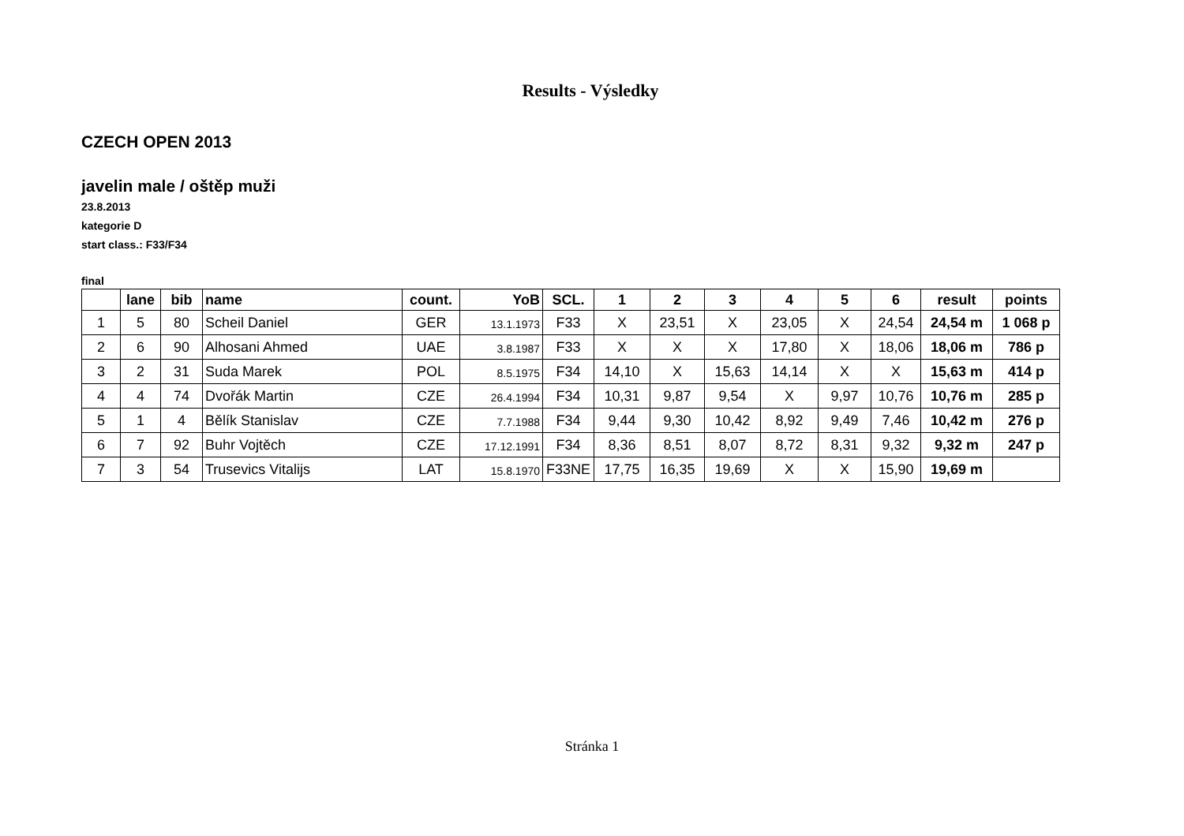Results - Výsledky
CZECH OPEN 2013
javelin male / oštěp muži
23.8.2013
kategorie D
start class.: F33/F34
final
| | lane | bib | name | count. | YoB | SCL. | 1 | 2 | 3 | 4 | 5 | 6 | result | points |
| --- | --- | --- | --- | --- | --- | --- | --- | --- | --- | --- | --- | --- | --- | --- |
| 1 | 5 | 80 | Scheil Daniel | GER | 13.1.1973 | F33 | X | 23,51 | X | 23,05 | X | 24,54 | 24,54 m | 1 068 p |
| 2 | 6 | 90 | Alhosani Ahmed | UAE | 3.8.1987 | F33 | X | X | X | 17,80 | X | 18,06 | 18,06 m | 786 p |
| 3 | 2 | 31 | Suda Marek | POL | 8.5.1975 | F34 | 14,10 | X | 15,63 | 14,14 | X | X | 15,63 m | 414 p |
| 4 | 4 | 74 | Dvořák Martin | CZE | 26.4.1994 | F34 | 10,31 | 9,87 | 9,54 | X | 9,97 | 10,76 | 10,76 m | 285 p |
| 5 | 1 | 4 | Bělík Stanislav | CZE | 7.7.1988 | F34 | 9,44 | 9,30 | 10,42 | 8,92 | 9,49 | 7,46 | 10,42 m | 276 p |
| 6 | 7 | 92 | Buhr Vojtěch | CZE | 17.12.1991 | F34 | 8,36 | 8,51 | 8,07 | 8,72 | 8,31 | 9,32 | 9,32 m | 247 p |
| 7 | 3 | 54 | Trusevics Vitalijs | LAT | 15.8.1970 | F33NE | 17,75 | 16,35 | 19,69 | X | X | 15,90 | 19,69 m | |
Stránka 1